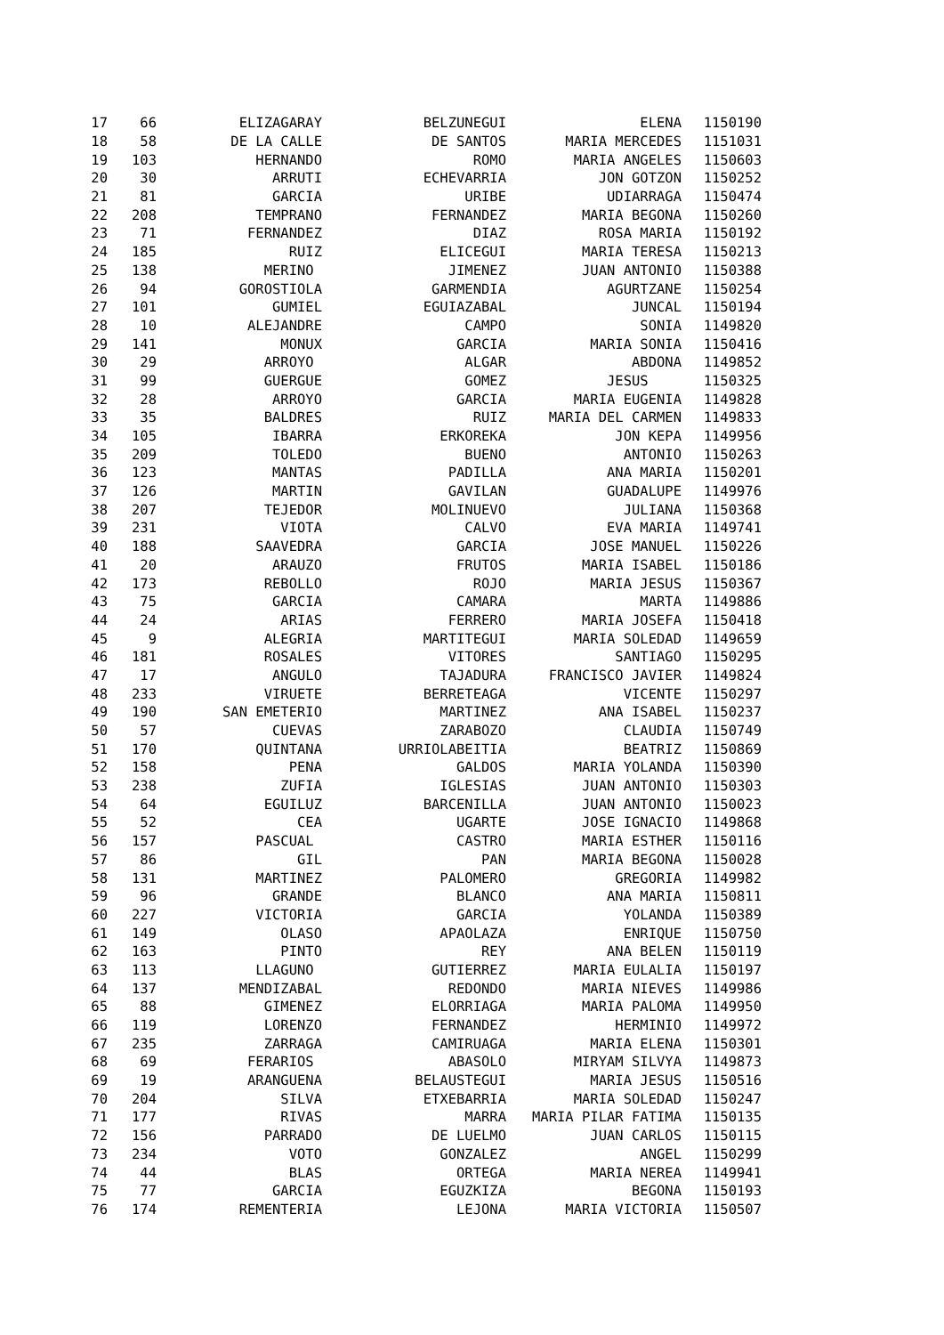| 17 | 66 | ELIZAGARAY | BELZUNEGUI | ELENA | 1150190 |
| 18 | 58 | DE LA CALLE | DE SANTOS | MARIA MERCEDES | 1151031 |
| 19 | 103 | HERNANDO | ROMO | MARIA ANGELES | 1150603 |
| 20 | 30 | ARRUTI | ECHEVARRIA | JON GOTZON | 1150252 |
| 21 | 81 | GARCIA | URIBE | UDIARRAGA | 1150474 |
| 22 | 208 | TEMPRANO | FERNANDEZ | MARIA BEGONA | 1150260 |
| 23 | 71 | FERNANDEZ | DIAZ | ROSA MARIA | 1150192 |
| 24 | 185 | RUIZ | ELICEGUI | MARIA TERESA | 1150213 |
| 25 | 138 | MERINO | JIMENEZ | JUAN ANTONIO | 1150388 |
| 26 | 94 | GOROSTIOLA | GARMENDIA | AGURTZANE | 1150254 |
| 27 | 101 | GUMIEL | EGUIAZABAL | JUNCAL | 1150194 |
| 28 | 10 | ALEJANDRE | CAMPO | SONIA | 1149820 |
| 29 | 141 | MONUX | GARCIA | MARIA SONIA | 1150416 |
| 30 | 29 | ARROYO | ALGAR | ABDONA | 1149852 |
| 31 | 99 | GUERGUE | GOMEZ | JESUS | 1150325 |
| 32 | 28 | ARROYO | GARCIA | MARIA EUGENIA | 1149828 |
| 33 | 35 | BALDRES | RUIZ | MARIA DEL CARMEN | 1149833 |
| 34 | 105 | IBARRA | ERKOREKA | JON KEPA | 1149956 |
| 35 | 209 | TOLEDO | BUENO | ANTONIO | 1150263 |
| 36 | 123 | MANTAS | PADILLA | ANA MARIA | 1150201 |
| 37 | 126 | MARTIN | GAVILAN | GUADALUPE | 1149976 |
| 38 | 207 | TEJEDOR | MOLINUEVO | JULIANA | 1150368 |
| 39 | 231 | VIOTA | CALVO | EVA MARIA | 1149741 |
| 40 | 188 | SAAVEDRA | GARCIA | JOSE MANUEL | 1150226 |
| 41 | 20 | ARAUZO | FRUTOS | MARIA ISABEL | 1150186 |
| 42 | 173 | REBOLLO | ROJO | MARIA JESUS | 1150367 |
| 43 | 75 | GARCIA | CAMARA | MARTA | 1149886 |
| 44 | 24 | ARIAS | FERRERO | MARIA JOSEFA | 1150418 |
| 45 | 9 | ALEGRIA | MARTITEGUI | MARIA SOLEDAD | 1149659 |
| 46 | 181 | ROSALES | VITORES | SANTIAGO | 1150295 |
| 47 | 17 | ANGULO | TAJADURA | FRANCISCO JAVIER | 1149824 |
| 48 | 233 | VIRUETE | BERRETEAGA | VICENTE | 1150297 |
| 49 | 190 | SAN EMETERIO | MARTINEZ | ANA ISABEL | 1150237 |
| 50 | 57 | CUEVAS | ZARABOZO | CLAUDIA | 1150749 |
| 51 | 170 | QUINTANA | URRIOLABEITIA | BEATRIZ | 1150869 |
| 52 | 158 | PENA | GALDOS | MARIA YOLANDA | 1150390 |
| 53 | 238 | ZUFIA | IGLESIAS | JUAN ANTONIO | 1150303 |
| 54 | 64 | EGUILUZ | BARCENILLA | JUAN ANTONIO | 1150023 |
| 55 | 52 | CEA | UGARTE | JOSE IGNACIO | 1149868 |
| 56 | 157 | PASCUAL | CASTRO | MARIA ESTHER | 1150116 |
| 57 | 86 | GIL | PAN | MARIA BEGONA | 1150028 |
| 58 | 131 | MARTINEZ | PALOMERO | GREGORIA | 1149982 |
| 59 | 96 | GRANDE | BLANCO | ANA MARIA | 1150811 |
| 60 | 227 | VICTORIA | GARCIA | YOLANDA | 1150389 |
| 61 | 149 | OLASO | APAOLAZA | ENRIQUE | 1150750 |
| 62 | 163 | PINTO | REY | ANA BELEN | 1150119 |
| 63 | 113 | LLAGUNO | GUTIERREZ | MARIA EULALIA | 1150197 |
| 64 | 137 | MENDIZABAL | REDONDO | MARIA NIEVES | 1149986 |
| 65 | 88 | GIMENEZ | ELORRIAGA | MARIA PALOMA | 1149950 |
| 66 | 119 | LORENZO | FERNANDEZ | HERMINIO | 1149972 |
| 67 | 235 | ZARRAGA | CAMIRUAGA | MARIA ELENA | 1150301 |
| 68 | 69 | FERARIOS | ABASOLO | MIRYAM SILVYA | 1149873 |
| 69 | 19 | ARANGUENA | BELAUSTEGUI | MARIA JESUS | 1150516 |
| 70 | 204 | SILVA | ETXEBARRIA | MARIA SOLEDAD | 1150247 |
| 71 | 177 | RIVAS | MARRA | MARIA PILAR FATIMA | 1150135 |
| 72 | 156 | PARRADO | DE LUELMO | JUAN CARLOS | 1150115 |
| 73 | 234 | VOTO | GONZALEZ | ANGEL | 1150299 |
| 74 | 44 | BLAS | ORTEGA | MARIA NEREA | 1149941 |
| 75 | 77 | GARCIA | EGUZKIZA | BEGONA | 1150193 |
| 76 | 174 | REMENTERIA | LEJONA | MARIA VICTORIA | 1150507 |